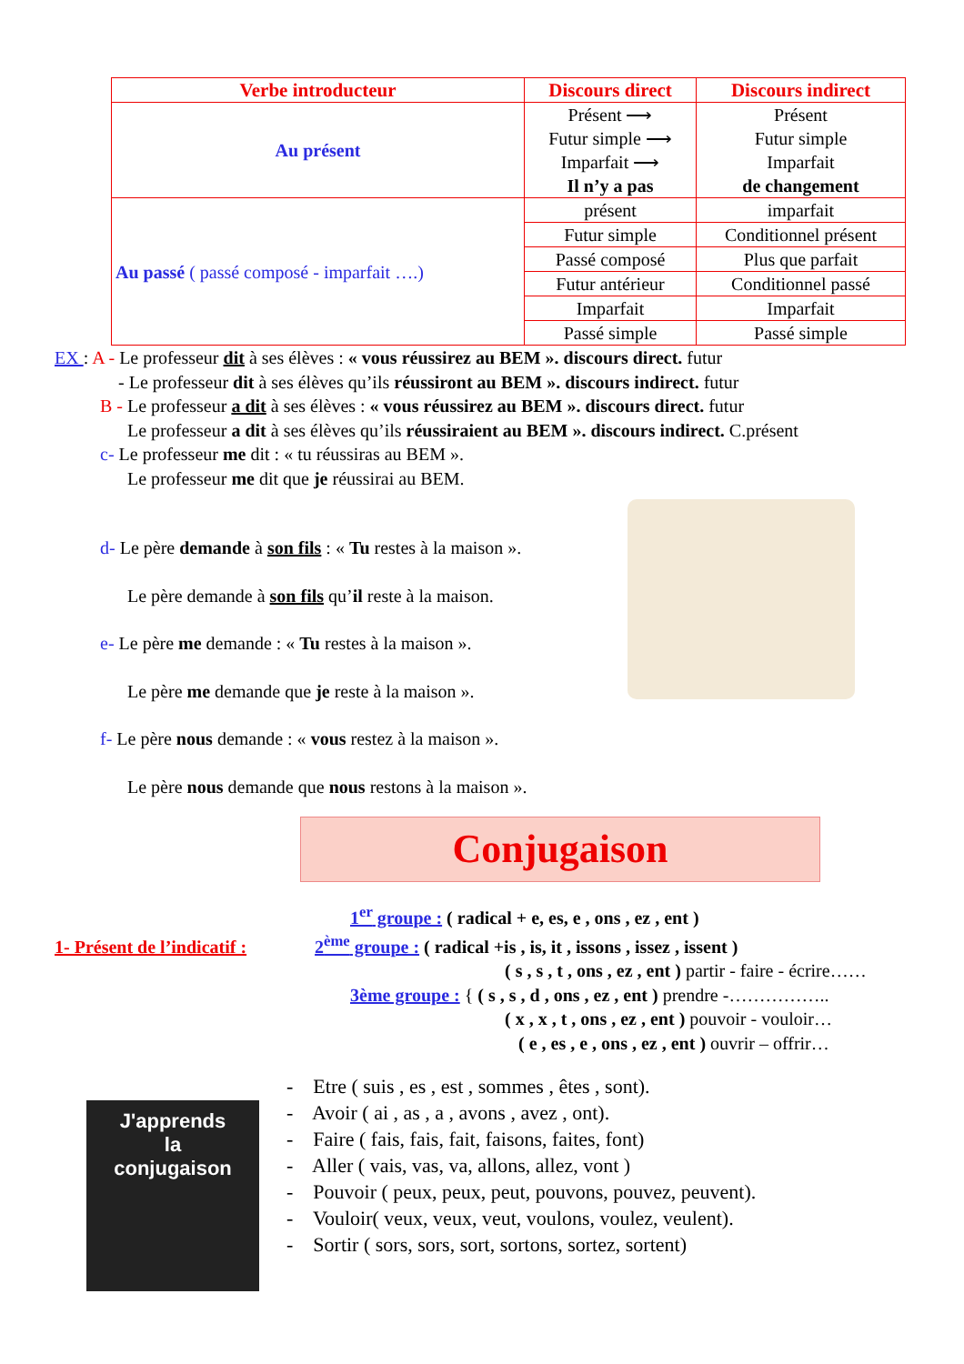| Verbe introducteur | Discours direct | Discours indirect |
| --- | --- | --- |
| Au présent | Présent ⟶ Futur simple ⟶ Imparfait ⟶ Il n’y a pas | Présent Futur simple Imparfait de changement |
| Au passé ( passé composé - imparfait ….) | présent | imparfait |
| | Futur simple | Conditionnel présent |
| | Passé composé | Plus que parfait |
| | Futur antérieur | Conditionnel passé |
| | Imparfait | Imparfait |
| | Passé simple | Passé simple |
EX : A - Le professeur dit à ses élèves : « vous réussirez au BEM ». discours direct. futur
- Le professeur dit à ses élèves qu’ils réussiront au BEM ». discours indirect. futur
B - Le professeur a dit à ses élèves : « vous réussirez au BEM ». discours direct. futur
Le professeur a dit à ses élèves qu’ils réussiraient au BEM ». discours indirect. C.présent
c- Le professeur me dit : « tu réussiras au BEM ».
Le professeur me dit que je réussirai au BEM.
d- Le père demande à son fils : « Tu restes à la maison ».
Le père demande à son fils qu’il reste à la maison.
e- Le père me demande : « Tu restes à la maison ».
Le père me demande que je reste à la maison ».
f- Le père nous demande : « vous restez à la maison ».
Le père nous demande que nous restons à la maison ».
Conjugaison
1<sup>er</sup> groupe : ( radical + e, es, e , ons , ez , ent )
1- Présent de l’indicatif : 2<sup>ème</sup> groupe : ( radical +is , is, it , issons , issez , issent )
( s , s , t , ons , ez , ent ) partir - faire - écrire……
3ème groupe : { ( s , s , d , ons , ez , ent ) prendre -……………..
( x , x , t , ons , ez , ent ) pouvoir - vouloir…
( e , es , e , ons , ez , ent ) ouvrir – offrir…
J'apprends
la
conjugaison
- Etre ( suis , es , est , sommes , êtes , sont).
- Avoir ( ai , as , a , avons , avez , ont).
- Faire ( fais, fais, fait, faisons, faites, font)
- Aller ( vais, vas, va, allons, allez, vont )
- Pouvoir ( peux, peux, peut, pouvons, pouvez, peuvent).
- Vouloir( veux, veux, veut, voulons, voulez, veulent).
- Sortir ( sors, sors, sort, sortons, sortez, sortent)